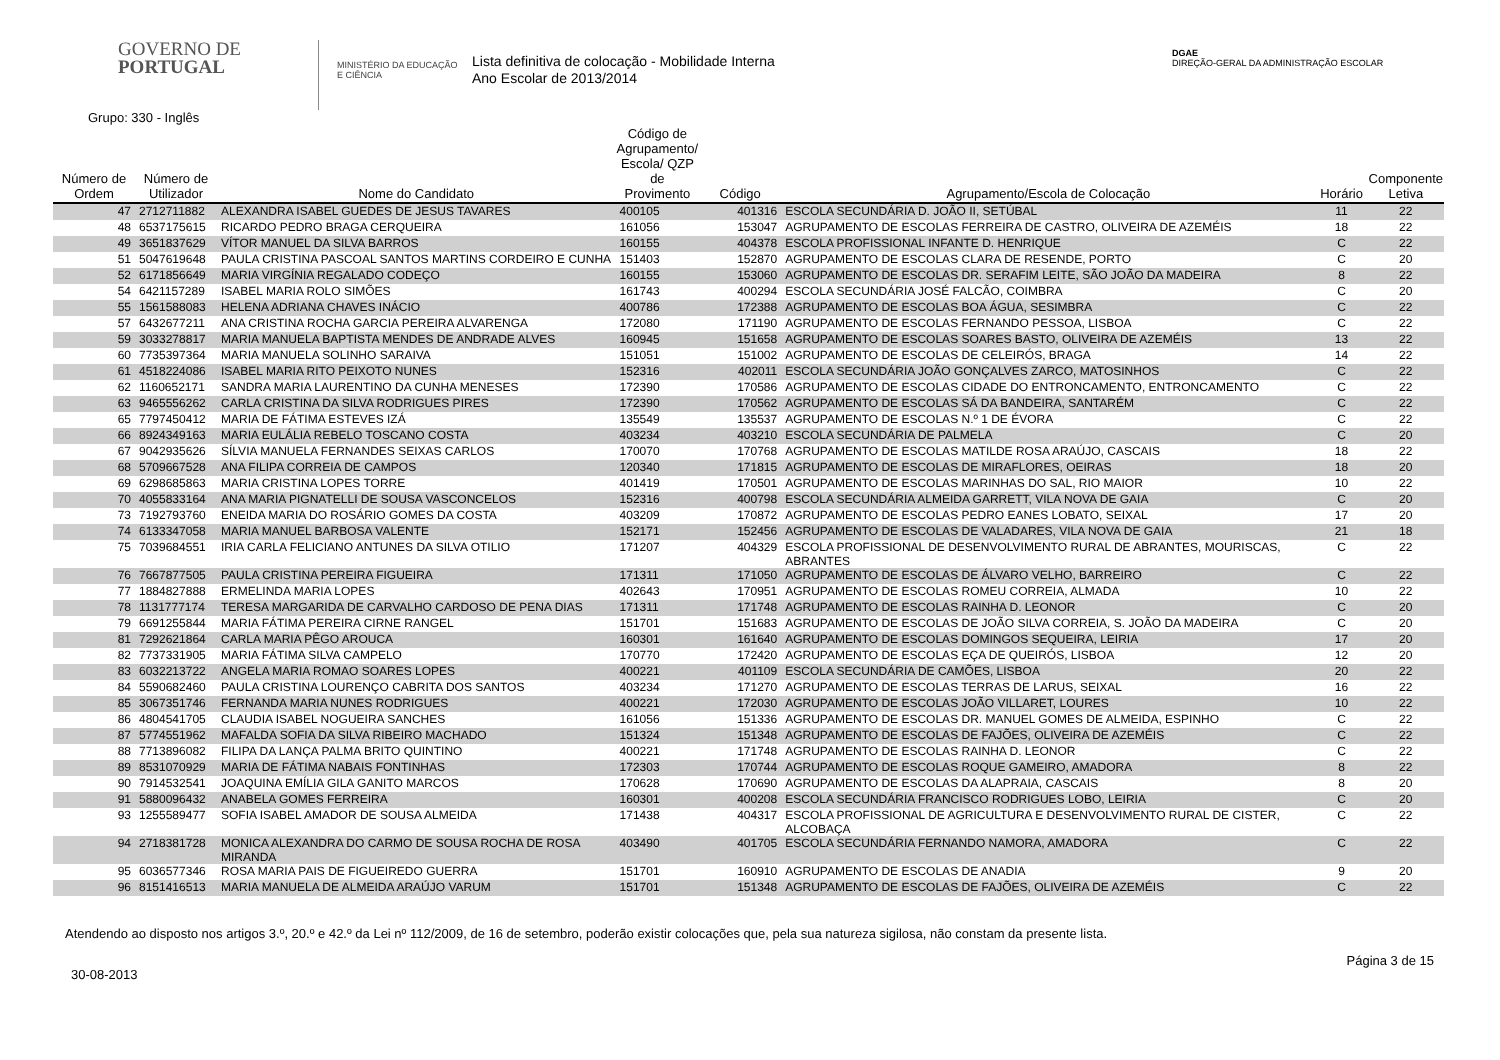GOVERNO DE
PORTUGAL
MINISTÉRIO DA EDUCAÇÃO
E CIÊNCIA
Lista definitiva de colocação - Mobilidade Interna
Ano Escolar de 2013/2014
DGAE
DIREÇÃO-GERAL DA ADMINISTRAÇÃO ESCOLAR
Grupo: 330 - Inglês
| Número de Ordem | Número de Utilizador | Nome do Candidato | Código de Agrupamento/ Escola/ QZP de Provimento | Código | Agrupamento/Escola de Colocação | Horário | Componente Letiva |
| --- | --- | --- | --- | --- | --- | --- | --- |
| 47 | 2712711882 | ALEXANDRA ISABEL GUEDES DE JESUS TAVARES | 400105 | 401316 | ESCOLA SECUNDÁRIA D. JOÃO II, SETÚBAL | 11 | 22 |
| 48 | 6537175615 | RICARDO PEDRO BRAGA CERQUEIRA | 161056 | 153047 | AGRUPAMENTO DE ESCOLAS FERREIRA DE CASTRO, OLIVEIRA DE AZEMÉIS | 18 | 22 |
| 49 | 3651837629 | VÍTOR MANUEL DA SILVA BARROS | 160155 | 404378 | ESCOLA PROFISSIONAL INFANTE D. HENRIQUE | C | 22 |
| 51 | 5047619648 | PAULA CRISTINA PASCOAL SANTOS MARTINS CORDEIRO E CUNHA | 151403 | 152870 | AGRUPAMENTO DE ESCOLAS CLARA DE RESENDE, PORTO | C | 20 |
| 52 | 6171856649 | MARIA VIRGÍNIA REGALADO CODEÇO | 160155 | 153060 | AGRUPAMENTO DE ESCOLAS DR. SERAFIM LEITE, SÃO JOÃO DA MADEIRA | 8 | 22 |
| 54 | 6421157289 | ISABEL MARIA ROLO SIMÕES | 161743 | 400294 | ESCOLA SECUNDÁRIA JOSÉ FALCÃO, COIMBRA | C | 20 |
| 55 | 1561588083 | HELENA ADRIANA CHAVES INÁCIO | 400786 | 172388 | AGRUPAMENTO DE ESCOLAS BOA ÁGUA, SESIMBRA | C | 22 |
| 57 | 6432677211 | ANA CRISTINA ROCHA GARCIA PEREIRA ALVARENGA | 172080 | 171190 | AGRUPAMENTO DE ESCOLAS FERNANDO PESSOA, LISBOA | C | 22 |
| 59 | 3033278817 | MARIA MANUELA BAPTISTA MENDES DE ANDRADE ALVES | 160945 | 151658 | AGRUPAMENTO DE ESCOLAS SOARES BASTO, OLIVEIRA DE AZEMÉIS | 13 | 22 |
| 60 | 7735397364 | MARIA MANUELA SOLINHO SARAIVA | 151051 | 151002 | AGRUPAMENTO DE ESCOLAS DE CELEIRÓS, BRAGA | 14 | 22 |
| 61 | 4518224086 | ISABEL MARIA RITO PEIXOTO NUNES | 152316 | 402011 | ESCOLA SECUNDÁRIA JOÃO GONÇALVES ZARCO, MATOSINHOS | C | 22 |
| 62 | 1160652171 | SANDRA MARIA LAURENTINO DA CUNHA MENESES | 172390 | 170586 | AGRUPAMENTO DE ESCOLAS CIDADE DO ENTRONCAMENTO, ENTRONCAMENTO | C | 22 |
| 63 | 9465556262 | CARLA CRISTINA DA SILVA RODRIGUES PIRES | 172390 | 170562 | AGRUPAMENTO DE ESCOLAS SÁ DA BANDEIRA, SANTARÉM | C | 22 |
| 65 | 7797450412 | MARIA DE FÁTIMA ESTEVES IZÁ | 135549 | 135537 | AGRUPAMENTO DE ESCOLAS N.º 1 DE ÉVORA | C | 22 |
| 66 | 8924349163 | MARIA EULÁLIA REBELO TOSCANO COSTA | 403234 | 403210 | ESCOLA SECUNDÁRIA DE PALMELA | C | 20 |
| 67 | 9042935626 | SÍLVIA MANUELA FERNANDES SEIXAS CARLOS | 170070 | 170768 | AGRUPAMENTO DE ESCOLAS MATILDE ROSA ARAÚJO, CASCAIS | 18 | 22 |
| 68 | 5709667528 | ANA FILIPA CORREIA DE CAMPOS | 120340 | 171815 | AGRUPAMENTO DE ESCOLAS DE MIRAFLORES, OEIRAS | 18 | 20 |
| 69 | 6298685863 | MARIA CRISTINA LOPES TORRE | 401419 | 170501 | AGRUPAMENTO DE ESCOLAS MARINHAS DO SAL, RIO MAIOR | 10 | 22 |
| 70 | 4055833164 | ANA MARIA PIGNATELLI DE SOUSA VASCONCELOS | 152316 | 400798 | ESCOLA SECUNDÁRIA ALMEIDA GARRETT, VILA NOVA DE GAIA | C | 20 |
| 73 | 7192793760 | ENEIDA MARIA DO ROSÁRIO GOMES DA COSTA | 403209 | 170872 | AGRUPAMENTO DE ESCOLAS PEDRO EANES LOBATO, SEIXAL | 17 | 20 |
| 74 | 6133347058 | MARIA MANUEL BARBOSA VALENTE | 152171 | 152456 | AGRUPAMENTO DE ESCOLAS DE VALADARES, VILA NOVA DE GAIA | 21 | 18 |
| 75 | 7039684551 | IRIA CARLA FELICIANO ANTUNES DA SILVA OTILIO | 171207 | 404329 | ESCOLA PROFISSIONAL DE DESENVOLVIMENTO RURAL DE ABRANTES, MOURISCAS, ABRANTES | C | 22 |
| 76 | 7667877505 | PAULA CRISTINA PEREIRA FIGUEIRA | 171311 | 171050 | AGRUPAMENTO DE ESCOLAS DE ÁLVARO VELHO, BARREIRO | C | 22 |
| 77 | 1884827888 | ERMELINDA MARIA LOPES | 402643 | 170951 | AGRUPAMENTO DE ESCOLAS ROMEU CORREIA, ALMADA | 10 | 22 |
| 78 | 1131777174 | TERESA MARGARIDA DE CARVALHO CARDOSO DE PENA DIAS | 171311 | 171748 | AGRUPAMENTO DE ESCOLAS RAINHA D. LEONOR | C | 20 |
| 79 | 6691255844 | MARIA FÁTIMA PEREIRA CIRNE RANGEL | 151701 | 151683 | AGRUPAMENTO DE ESCOLAS DE JOÃO SILVA CORREIA, S. JOÃO DA MADEIRA | C | 20 |
| 81 | 7292621864 | CARLA MARIA PÊGO AROUCA | 160301 | 161640 | AGRUPAMENTO DE ESCOLAS DOMINGOS SEQUEIRA, LEIRIA | 17 | 20 |
| 82 | 7737331905 | MARIA FÁTIMA SILVA CAMPELO | 170770 | 172420 | AGRUPAMENTO DE ESCOLAS EÇA DE QUEIRÓS, LISBOA | 12 | 20 |
| 83 | 6032213722 | ANGELA MARIA ROMAO SOARES LOPES | 400221 | 401109 | ESCOLA SECUNDÁRIA DE CAMÕES, LISBOA | 20 | 22 |
| 84 | 5590682460 | PAULA CRISTINA LOURENÇO CABRITA DOS SANTOS | 403234 | 171270 | AGRUPAMENTO DE ESCOLAS TERRAS DE LARUS, SEIXAL | 16 | 22 |
| 85 | 3067351746 | FERNANDA MARIA NUNES RODRIGUES | 400221 | 172030 | AGRUPAMENTO DE ESCOLAS JOÃO VILLARET, LOURES | 10 | 22 |
| 86 | 4804541705 | CLAUDIA ISABEL NOGUEIRA SANCHES | 161056 | 151336 | AGRUPAMENTO DE ESCOLAS DR. MANUEL GOMES DE ALMEIDA, ESPINHO | C | 22 |
| 87 | 5774551962 | MAFALDA SOFIA DA SILVA RIBEIRO MACHADO | 151324 | 151348 | AGRUPAMENTO DE ESCOLAS DE FAJÕES, OLIVEIRA DE AZEMÉIS | C | 22 |
| 88 | 7713896082 | FILIPA DA LANÇA PALMA BRITO QUINTINO | 400221 | 171748 | AGRUPAMENTO DE ESCOLAS RAINHA D. LEONOR | C | 22 |
| 89 | 8531070929 | MARIA DE FÁTIMA NABAIS FONTINHAS | 172303 | 170744 | AGRUPAMENTO DE ESCOLAS ROQUE GAMEIRO, AMADORA | 8 | 22 |
| 90 | 7914532541 | JOAQUINA EMÍLIA GILA GANITO MARCOS | 170628 | 170690 | AGRUPAMENTO DE ESCOLAS DA ALAPRAIA, CASCAIS | 8 | 20 |
| 91 | 5880096432 | ANABELA GOMES FERREIRA | 160301 | 400208 | ESCOLA SECUNDÁRIA FRANCISCO RODRIGUES LOBO, LEIRIA | C | 20 |
| 93 | 1255589477 | SOFIA ISABEL AMADOR DE SOUSA ALMEIDA | 171438 | 404317 | ESCOLA PROFISSIONAL DE AGRICULTURA E DESENVOLVIMENTO RURAL DE CISTER, ALCOBAÇA | C | 22 |
| 94 | 2718381728 | MONICA ALEXANDRA DO CARMO DE SOUSA ROCHA DE ROSA MIRANDA | 403490 | 401705 | ESCOLA SECUNDÁRIA FERNANDO NAMORA, AMADORA | C | 22 |
| 95 | 6036577346 | ROSA MARIA PAIS DE FIGUEIREDO GUERRA | 151701 | 160910 | AGRUPAMENTO DE ESCOLAS DE ANADIA | 9 | 20 |
| 96 | 8151416513 | MARIA MANUELA DE ALMEIDA ARAÚJO VARUM | 151701 | 151348 | AGRUPAMENTO DE ESCOLAS DE FAJÕES, OLIVEIRA DE AZEMÉIS | C | 22 |
Atendendo ao disposto nos artigos 3.º, 20.º e 42.º da Lei nº 112/2009, de 16 de setembro, poderão existir colocações que, pela sua natureza sigilosa, não constam da presente lista.
30-08-2013 Página 3 de 15